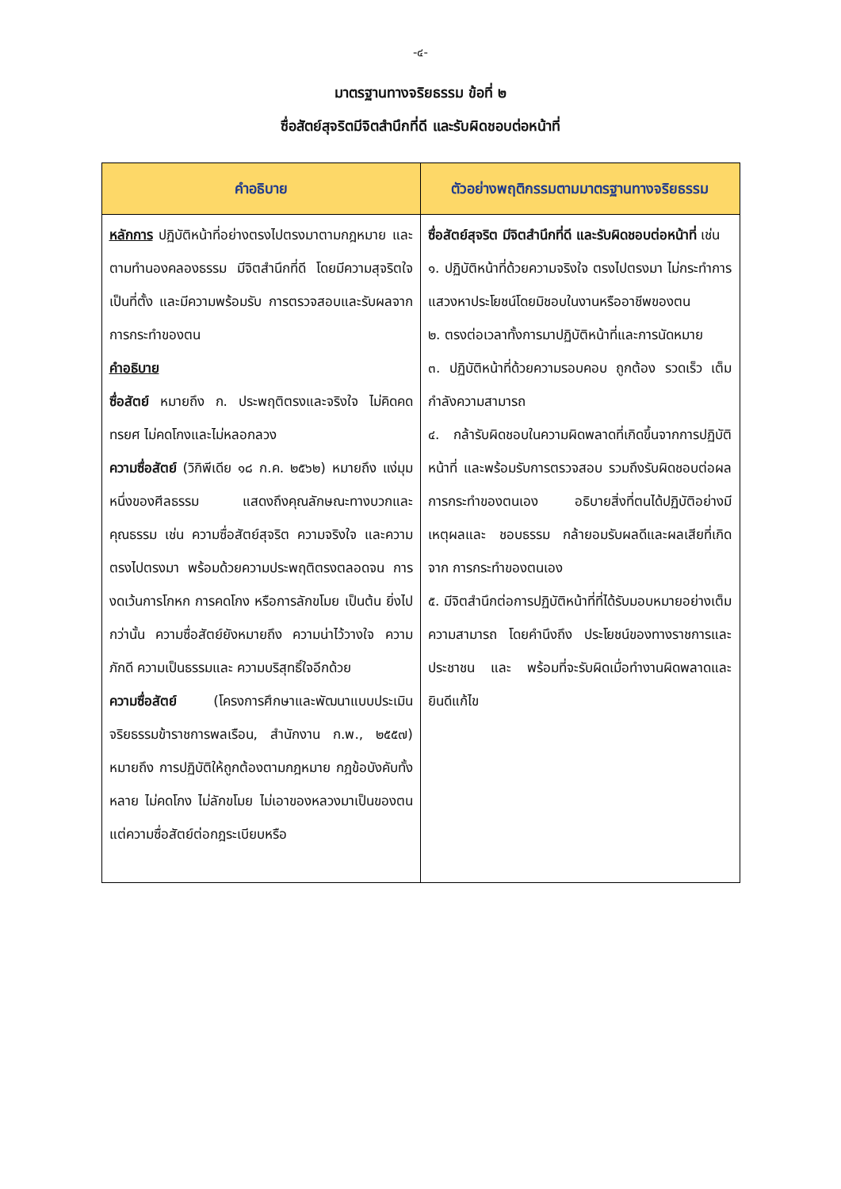-๔-
มาตรฐานทางจริยธรรม ข้อที่ ๒
ซื่อสัตย์สุจริตมีจิตสำนึกที่ดี และรับผิดชอบต่อหน้าที่
| คำอธิบาย | ตัวอย่างพฤติกรรมตามมาตรฐานทางจริยธรรม |
| --- | --- |
| หลักการ ปฏิบัติหน้าที่อย่างตรงไปตรงมาตามกฎหมาย และตามทำนองคลองธรรม มีจิตสำนึกที่ดี โดยมีความสุจริตใจเป็นที่ตั้ง และมีความพร้อมรับ การตรวจสอบและรับผลจากการกระทำของตน คำอธิบาย ซื่อสัตย์ หมายถึง ก. ประพฤติตรงและจริงใจ ไม่คิดคดทรยศ ไม่คดโกงและไม่หลอกลวง ความซื่อสัตย์ (วิกิพีเดีย ๑๘ ก.ค. ๒๕๖๒) หมายถึง แง่มุมหนึ่งของศีลธรรม แสดงถึงคุณลักษณะทางบวกและคุณธรรม เช่น ความซื่อสัตย์สุจริต ความจริงใจ และความตรงไปตรงมา พร้อมด้วยความประพฤติตรงตลอดจน การงดเว้นการโกหก การคดโกง หรือการลักขโมย เป็นต้น ยิ่งไปกว่านั้น ความซื่อสัตย์ยังหมายถึง ความน่าไว้วางใจ ความภักดี ความเป็นธรรมและ ความบริสุทธิ์ใจอีกด้วย ความซื่อสัตย์ (โครงการศึกษาและพัฒนาแบบประเมินจริยธรรมข้าราชการพลเรือน, สำนักงาน ก.พ., ๒๕๕๗) หมายถึง การปฏิบัติให้ถูกต้องตามกฎหมาย กฎข้อบังคับทั้งหลาย ไม่คดโกง ไม่ลักขโมย ไม่เอาของหลวงมาเป็นของตน แต่ความซื่อสัตย์ต่อกฎระเบียบหรือ | ซื่อสัตย์สุจริต มีจิตสำนึกที่ดี และรับผิดชอบต่อหน้าที่ เช่น ๑. ปฏิบัติหน้าที่ด้วยความจริงใจ ตรงไปตรงมา ไม่กระทำการแสวงหาประโยชน์โดยมิชอบในงานหรืออาชีพของตน ๒. ตรงต่อเวลาทั้งการมาปฏิบัติหน้าที่และการนัดหมาย ๓. ปฏิบัติหน้าที่ด้วยความรอบคอบ ถูกต้อง รวดเร็ว เต็มกำลังความสามารถ ๔. กล้ารับผิดชอบในความผิดพลาดที่เกิดขึ้นจากการปฏิบัติหน้าที่ และพร้อมรับการตรวจสอบ รวมถึงรับผิดชอบต่อผลการกระทำของตนเอง อธิบายสิ่งที่ตนได้ปฏิบัติอย่างมีเหตุผลและ ชอบธรรม กล้ายอมรับผลดีและผลเสียที่เกิดจาก การกระทำของตนเอง ๕. มีจิตสำนึกต่อการปฏิบัติหน้าที่ที่ได้รับมอบหมายอย่างเต็มความสามารถ โดยคำนึงถึง ประโยชน์ของทางราชการและประชาชน และ พร้อมที่จะรับผิดเมื่อทำงานผิดพลาดและ ยินดีแก้ไข |